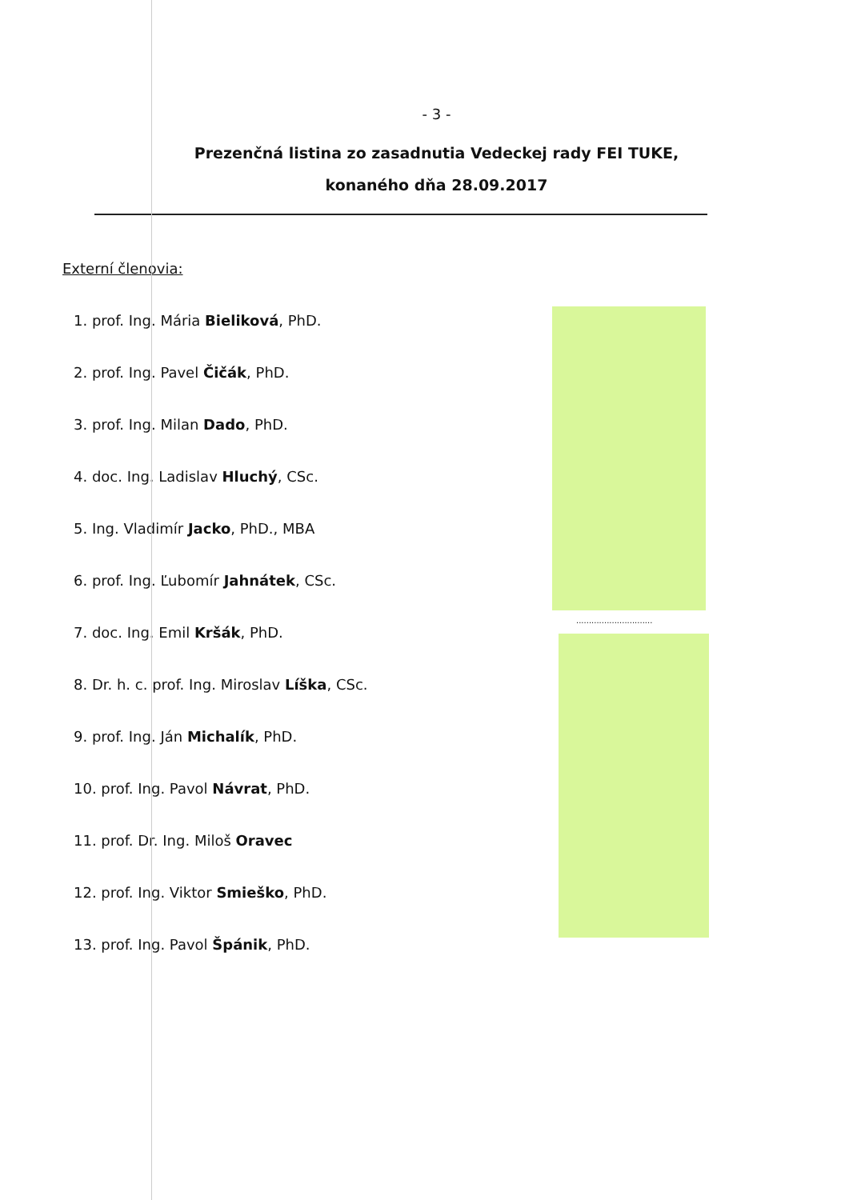..............................
- 3 -
Prezenčná listina zo zasadnutia Vedeckej rady FEI TUKE,
konaného dňa 28.09.2017
Externí členovia:
1. prof. Ing. Mária Bieliková, PhD.
2. prof. Ing. Pavel Čičák, PhD.
3. prof. Ing. Milan Dado, PhD.
4. doc. Ing. Ladislav Hluchý, CSc.
5. Ing. Vladimír Jacko, PhD., MBA
6. prof. Ing. Ľubomír Jahnátek, CSc.
7. doc. Ing. Emil Kršák, PhD.
8. Dr. h. c. prof. Ing. Miroslav Líška, CSc.
9. prof. Ing. Ján Michalík, PhD.
10. prof. Ing. Pavol Návrat, PhD.
11. prof. Dr. Ing. Miloš Oravec
12. prof. Ing. Viktor Smieško, PhD.
13. prof. Ing. Pavol Špánik, PhD.